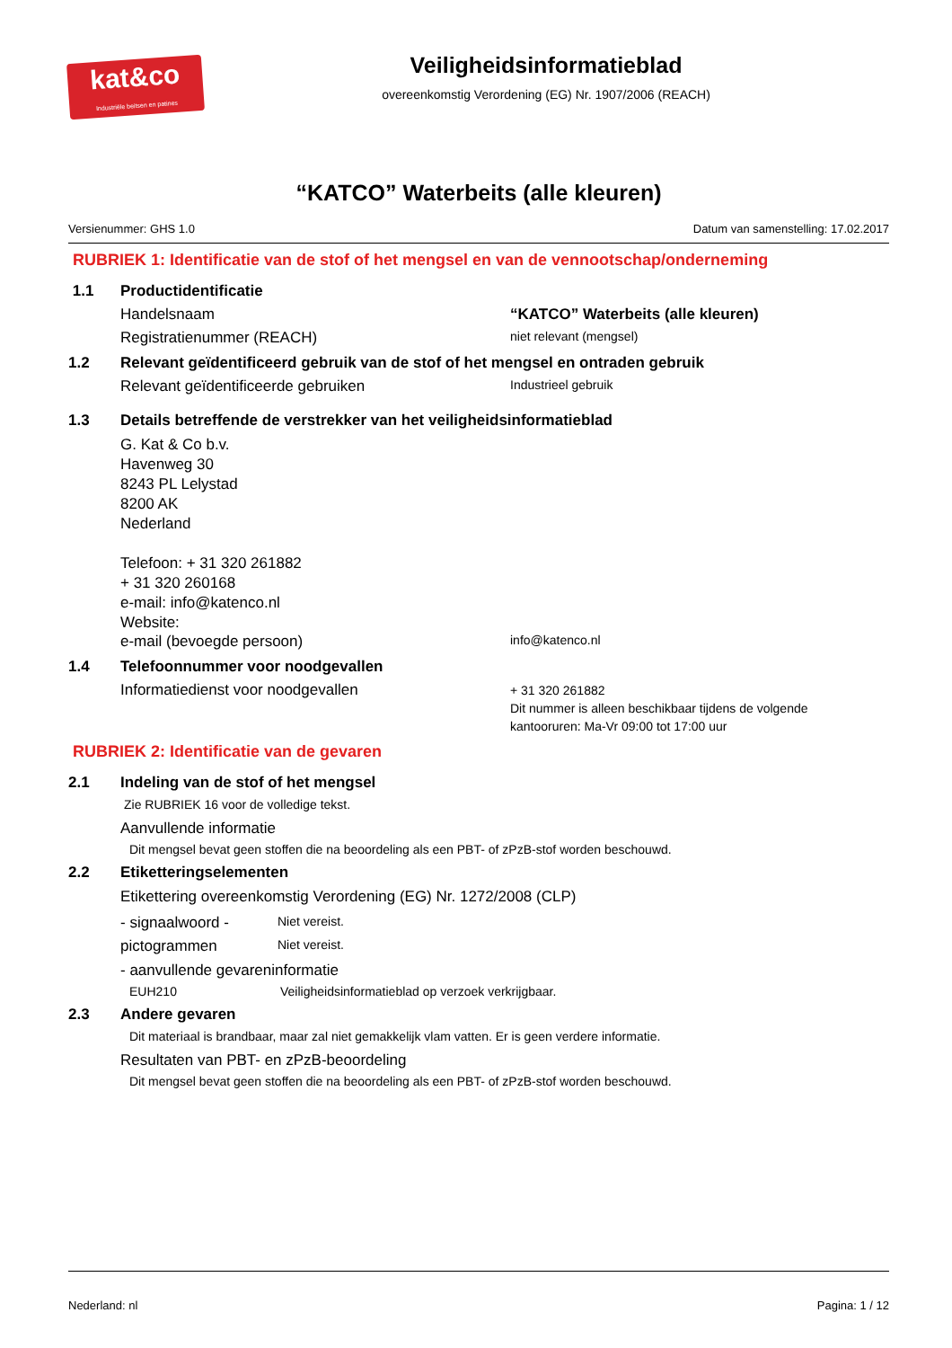kat&co
Industriële beitsen en patines
Veiligheidsinformatieblad
overeenkomstig Verordening (EG) Nr. 1907/2006 (REACH)
“KATCO” Waterbeits (alle kleuren)
Versienummer: GHS 1.0 Datum van samenstelling: 17.02.2017
RUBRIEK 1: Identificatie van de stof of het mengsel en van de vennootschap/onderneming
1.1 Productidentificatie
Handelsnaam “KATCO” Waterbeits (alle kleuren)
Registratienummer (REACH) niet relevant (mengsel)
1.2 Relevant geïdentificeerd gebruik van de stof of het mengsel en ontraden gebruik
Relevant geïdentificeerde gebruiken Industrieel gebruik
1.3 Details betreffende de verstrekker van het veiligheidsinformatieblad
G. Kat & Co b.v.
Havenweg 30
8243 PL Lelystad
8200 AK
Nederland
Telefoon: + 31 320 261882
+ 31 320 260168
e-mail: info@katenco.nl
Website:
e-mail (bevoegde persoon) info@katenco.nl
1.4 Telefoonnummer voor noodgevallen
Informatiedienst voor noodgevallen + 31 320 261882
Dit nummer is alleen beschikbaar tijdens de volgende
kantooruren: Ma-Vr 09:00 tot 17:00 uur
RUBRIEK 2: Identificatie van de gevaren
2.1 Indeling van de stof of het mengsel
Zie RUBRIEK 16 voor de volledige tekst.
Aanvullende informatie
Dit mengsel bevat geen stoffen die na beoordeling als een PBT- of zPzB-stof worden beschouwd.
2.2 Etiketteringselementen
Etikettering overeenkomstig Verordening (EG) Nr. 1272/2008 (CLP)
- signaalwoord - Niet vereist.
pictogrammen Niet vereist.
- aanvullende gevareninformatie
EUH210 Veiligheidsinformatieblad op verzoek verkrijgbaar.
2.3 Andere gevaren
Dit materiaal is brandbaar, maar zal niet gemakkelijk vlam vatten. Er is geen verdere informatie.
Resultaten van PBT- en zPzB-beoordeling
Dit mengsel bevat geen stoffen die na beoordeling als een PBT- of zPzB-stof worden beschouwd.
Nederland: nl Pagina: 1 / 12